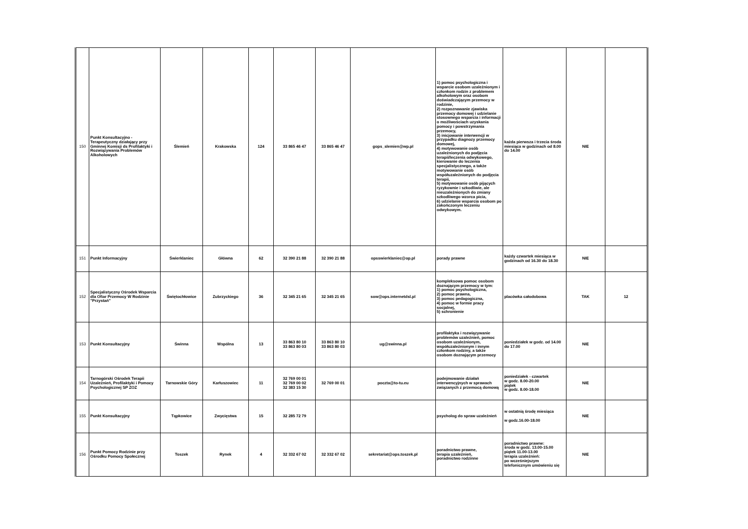| 150 | Punkt Konsultacyjno -Terapeutyczny działający przy Gminnej Komisji ds Profilaktyki i Rozwiązywania Problemów Alkoholowych | Ślemień | Krakowska | 124 | 33 865 46 47 | 33 865 46 47 | gops_slemien@wp.pl | 1) pomoc psychologiczna i wsparcie osobom uzależnionym i członkom rodzin z problemem alkoholowym oraz osobom doświadczającym przemocy w rodzinie, 2) rozpoznawanie zjawiska przemocy domowej i udzielanie stosownego wsparcia i informacji o możliwościach uzyskania pomocy i powstrzymania przemocy, 3) inicjowanie interwencji w przypadku diagnozy przemocy domowej, 4) motywowanie osób uzależnionych do podjęcia terapii/leczenia odwykowego, kierowanie do leczenia specjalistycznego, a także motywowanie osób współuzależnionych do podjęcia terapii, 5) motywowanie osób pijących ryzykownie i szkodliwie, ale nieuzależnionych do zmiany szkodliwego wzorca picia, 6) udzielanie wsparcia osobom po zakończonym leczeniu odwykowym. | każda pierwsza i trzecia środa miesiąca w godzinach od 8.00 do 14.00 | NIE | |
| 151 | Punkt Informacyjny | Świerklaniec | Główna | 62 | 32 390 21 88 | 32 390 21 88 | opsswierklaniec@op.pl | porady prawne | każdy czwartek miesiąca w godzinach od 16.30 do 18.30 | NIE | |
| 152 | Specjalistyczny Ośrodek Wsparcia dla Ofiar Przemocy W Rodzinie "Przystań" | Świętochłowice | Zubrzyckiego | 36 | 32 345 21 65 | 32 345 21 65 | sow@ops.internetdsl.pl | kompleksowa pomoc osobom doznającym przemocy w tym: 1) pomoc psychologiczna, 2) pomoc prawna, 3) pomoc pedagogiczna, 4) pomoc w formie pracy socjalnej, 5) schronienie | placówka całodobowa | TAK | 12 |
| 153 | Punkt Konsultacyjny | Świnna | Wspólna | 13 | 33 863 80 10 33 863 80 03 | 33 863 80 10 33 863 80 03 | ug@swinna.pl | profilaktyka i rozwiązywanie problemów uzależnień, pomoc osobom uzależnionym, współuzależnionym i innym członkom rodziny, a także osobom doznającym przemocy | poniedziałek w godz. od 14.00 do 17.00 | NIE | |
| 154 | Tarnogórski Ośrodek Terapii Uzależnień, Profilaktyki i Pomocy Psychologicznej SP ZOZ | Tarnowskie Góry | Karłuszowiec | 11 | 32 769 00 01 32 769 00 02 32 383 15 30 | 32 769 00 01 | poczta@to-tu.eu | podejmowanie działań interwencyjnych w sprawach związanych z przemocą domową | poniedziałek - czwartek w godz. 8.00-20.00 piątek w godz. 8.00-18.00 | NIE | |
| 155 | Punkt Konsultacyjny | Tąpkowice | Zwycięstwa | 15 | 32 285 72 79 | | | psycholog do spraw uzależnień | w ostatnią środę miesiąca w godz.16.00-18.00 | NIE | |
| 156 | Punkt Pomocy Rodzinie przy Ośrodku Pomocy Społecznej | Toszek | Rynek | 4 | 32 332 67 02 | 32 332 67 02 | sekretariat@ops.toszek.pl | poradnictwo prawne, terapia uzależnień, poradnictwo rodzinne | poradnictwo prawne: środa w godz. 13.00-15.00 piątek 11.00-13.00 terapia uzależnień: po wcześniejszym telefonicznym umówieniu się | NIE | |